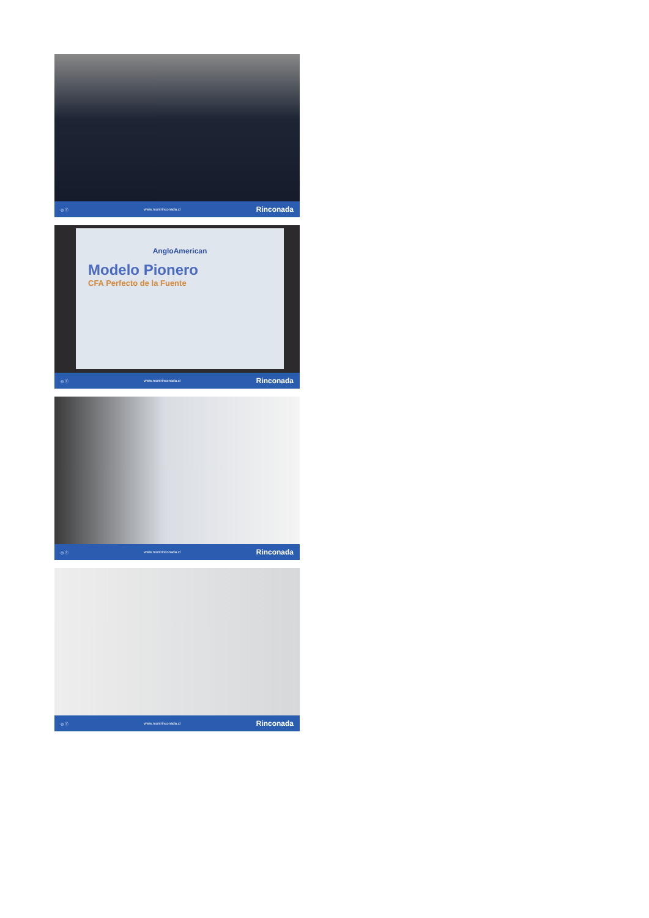◎ ⓕ www.munirinconada.cl Rinconada
AngloAmerican
Modelo Pionero
CFA Perfecto de la Fuente
◎ ⓕ www.munirinconada.cl Rinconada
◎ ⓕ www.munirinconada.cl Rinconada
◎ ⓕ www.munirinconada.cl Rinconada